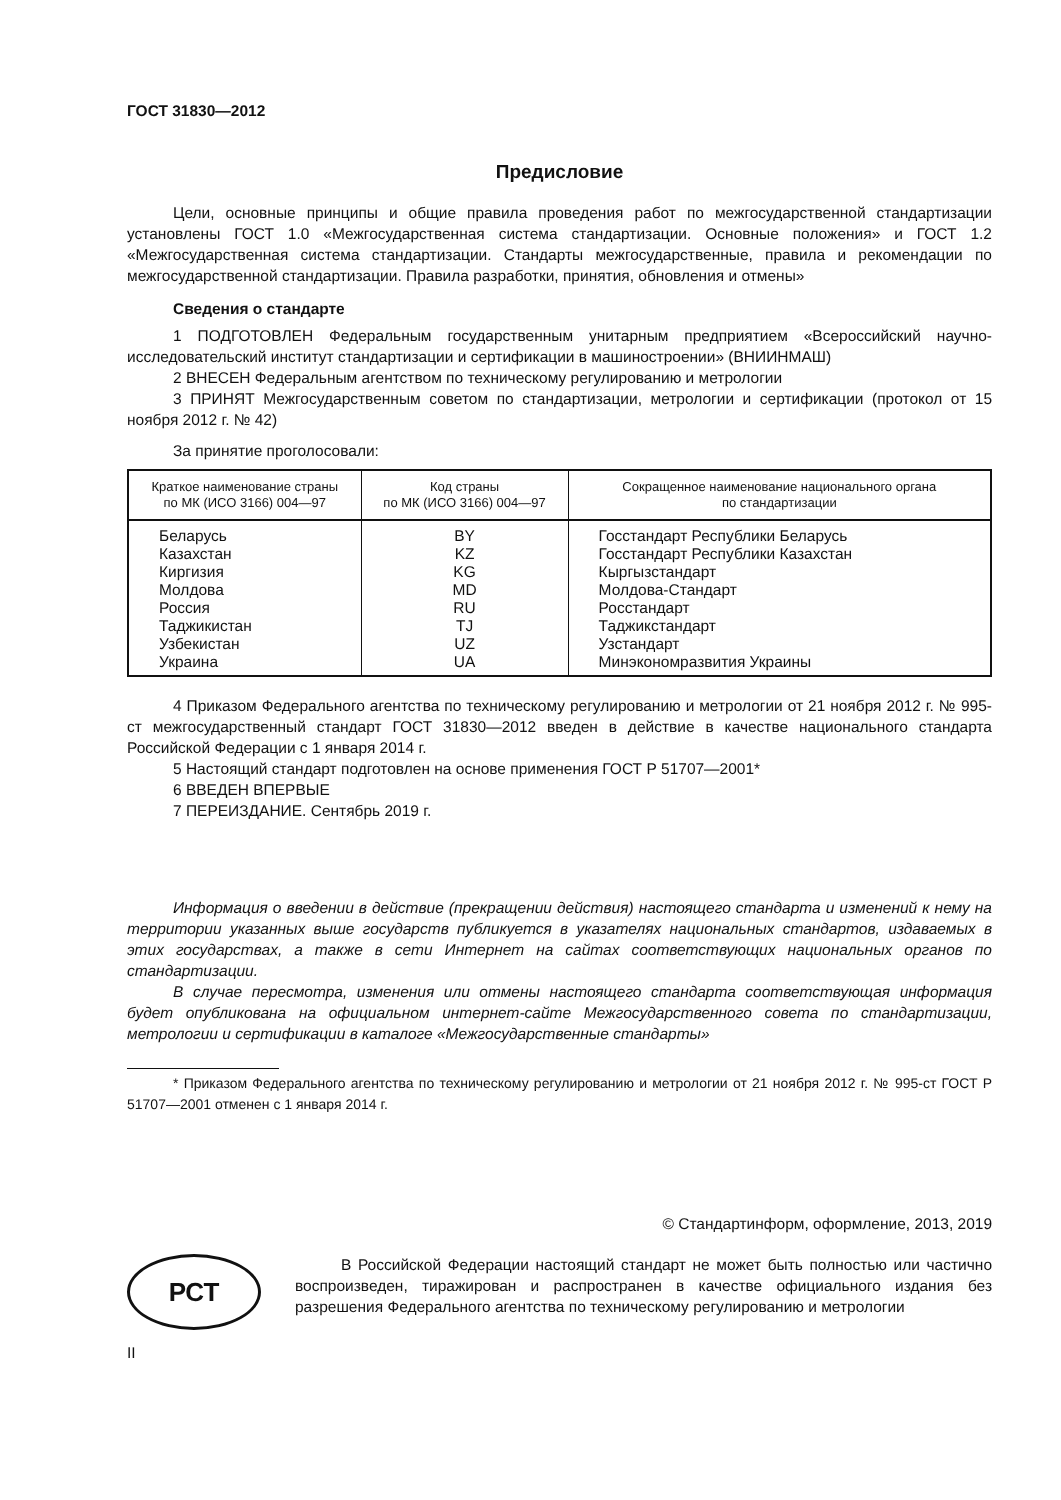ГОСТ 31830—2012
Предисловие
Цели, основные принципы и общие правила проведения работ по межгосударственной стандартизации установлены ГОСТ 1.0 «Межгосударственная система стандартизации. Основные положения» и ГОСТ 1.2 «Межгосударственная система стандартизации. Стандарты межгосударственные, правила и рекомендации по межгосударственной стандартизации. Правила разработки, принятия, обновления и отмены»
Сведения о стандарте
1 ПОДГОТОВЛЕН Федеральным государственным унитарным предприятием «Всероссийский научно-исследовательский институт стандартизации и сертификации в машиностроении» (ВНИИНМАШ)
2 ВНЕСЕН Федеральным агентством по техническому регулированию и метрологии
3 ПРИНЯТ Межгосударственным советом по стандартизации, метрологии и сертификации (протокол от 15 ноября 2012 г. № 42)
За принятие проголосовали:
| Краткое наименование страны по МК (ИСО 3166) 004—97 | Код страны по МК (ИСО 3166) 004—97 | Сокращенное наименование национального органа по стандартизации |
| --- | --- | --- |
| Беларусь | BY | Госстандарт Республики Беларусь |
| Казахстан | KZ | Госстандарт Республики Казахстан |
| Киргизия | KG | Кыргызстандарт |
| Молдова | MD | Молдова-Стандарт |
| Россия | RU | Росстандарт |
| Таджикистан | TJ | Таджикстандарт |
| Узбекистан | UZ | Узстандарт |
| Украина | UA | Минэкономразвития Украины |
4 Приказом Федерального агентства по техническому регулированию и метрологии от 21 ноября 2012 г. № 995-ст межгосударственный стандарт ГОСТ 31830—2012 введен в действие в качестве национального стандарта Российской Федерации с 1 января 2014 г.
5 Настоящий стандарт подготовлен на основе применения ГОСТ Р 51707—2001*
6 ВВЕДЕН ВПЕРВЫЕ
7 ПЕРЕИЗДАНИЕ. Сентябрь 2019 г.
Информация о введении в действие (прекращении действия) настоящего стандарта и изменений к нему на территории указанных выше государств публикуется в указателях национальных стандартов, издаваемых в этих государствах, а также в сети Интернет на сайтах соответствующих национальных органов по стандартизации.
В случае пересмотра, изменения или отмены настоящего стандарта соответствующая информация будет опубликована на официальном интернет-сайте Межгосударственного совета по стандартизации, метрологии и сертификации в каталоге «Межгосударственные стандарты»
* Приказом Федерального агентства по техническому регулированию и метрологии от 21 ноября 2012 г. № 995-ст ГОСТ Р 51707—2001 отменен с 1 января 2014 г.
© Стандартинформ, оформление, 2013, 2019
РСТ
В Российской Федерации настоящий стандарт не может быть полностью или частично воспроизведен, тиражирован и распространен в качестве официального издания без разрешения Федерального агентства по техническому регулированию и метрологии
II